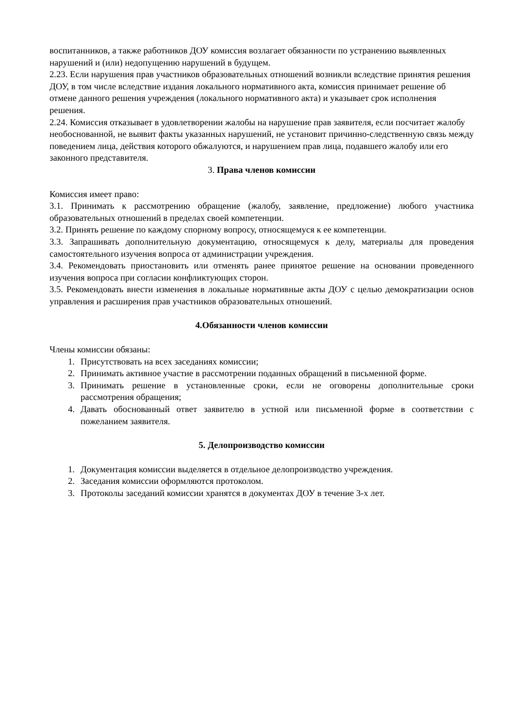воспитанников, а также работников ДОУ комиссия возлагает обязанности по устранению выявленных нарушений и (или) недопущению нарушений в будущем.
2.23. Если нарушения прав участников образовательных отношений возникли вследствие принятия решения ДОУ, в том числе вследствие издания локального нормативного акта, комиссия принимает решение об отмене данного решения учреждения (локального нормативного акта) и указывает срок исполнения решения.
2.24. Комиссия отказывает в удовлетворении жалобы на нарушение прав заявителя, если посчитает жалобу необоснованной, не выявит факты указанных нарушений, не установит причинно-следственную связь между поведением лица, действия которого обжалуются, и нарушением прав лица, подавшего жалобу или его законного представителя.
3. Права членов комиссии
Комиссия имеет право:
3.1. Принимать к рассмотрению обращение (жалобу, заявление, предложение) любого участника образовательных отношений в пределах своей компетенции.
3.2. Принять решение по каждому спорному вопросу, относящемуся к ее компетенции.
3.3. Запрашивать дополнительную документацию, относящемуся к делу, материалы для проведения самостоятельного изучения вопроса от администрации учреждения.
3.4. Рекомендовать приостановить или отменять ранее принятое решение на основании проведенного изучения вопроса при согласии конфликтующих сторон.
3.5. Рекомендовать внести изменения в локальные нормативные акты ДОУ с целью демократизации основ управления и расширения прав участников образовательных отношений.
4.Обязанности членов комиссии
Члены комиссии обязаны:
1. Присутствовать на всех заседаниях комиссии;
2. Принимать активное участие в рассмотрении поданных обращений в письменной форме.
3. Принимать решение в установленные сроки, если не оговорены дополнительные сроки рассмотрения обращения;
4. Давать обоснованный ответ заявителю в устной или письменной форме в соответствии с пожеланием заявителя.
5. Делопроизводство комиссии
1. Документация комиссии выделяется в отдельное делопроизводство учреждения.
2. Заседания комиссии оформляются протоколом.
3. Протоколы заседаний комиссии хранятся в документах ДОУ в течение 3-х лет.